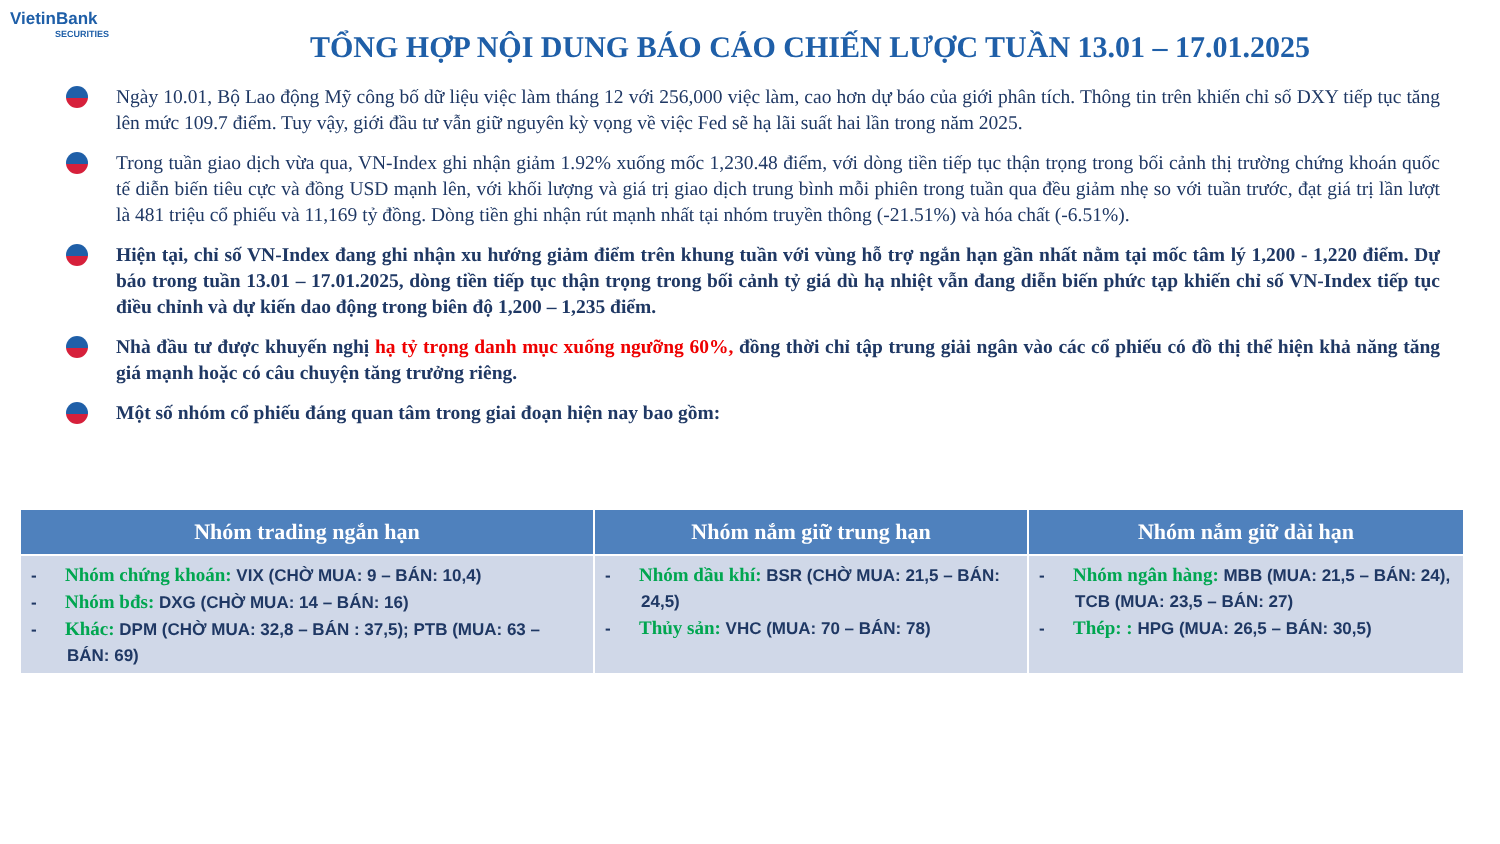VietinBank
SECURITIES
TỔNG HỢP NỘI DUNG BÁO CÁO CHIẾN LƯỢC TUẦN 13.01 – 17.01.2025
Ngày 10.01, Bộ Lao động Mỹ công bố dữ liệu việc làm tháng 12 với 256,000 việc làm, cao hơn dự báo của giới phân tích. Thông tin trên khiến chỉ số DXY tiếp tục tăng lên mức 109.7 điểm. Tuy vậy, giới đầu tư vẫn giữ nguyên kỳ vọng về việc Fed sẽ hạ lãi suất hai lần trong năm 2025.
Trong tuần giao dịch vừa qua, VN-Index ghi nhận giảm 1.92% xuống mốc 1,230.48 điểm, với dòng tiền tiếp tục thận trọng trong bối cảnh thị trường chứng khoán quốc tế diễn biến tiêu cực và đồng USD mạnh lên, với khối lượng và giá trị giao dịch trung bình mỗi phiên trong tuần qua đều giảm nhẹ so với tuần trước, đạt giá trị lần lượt là 481 triệu cổ phiếu và 11,169 tỷ đồng. Dòng tiền ghi nhận rút mạnh nhất tại nhóm truyền thông (-21.51%) và hóa chất (-6.51%).
Hiện tại, chỉ số VN-Index đang ghi nhận xu hướng giảm điểm trên khung tuần với vùng hỗ trợ ngắn hạn gần nhất nằm tại mốc tâm lý 1,200 - 1,220 điểm. Dự báo trong tuần 13.01 – 17.01.2025, dòng tiền tiếp tục thận trọng trong bối cảnh tỷ giá dù hạ nhiệt vẫn đang diễn biến phức tạp khiến chỉ số VN-Index tiếp tục điều chỉnh và dự kiến dao động trong biên độ 1,200 – 1,235 điểm.
Nhà đầu tư được khuyến nghị hạ tỷ trọng danh mục xuống ngưỡng 60%, đồng thời chỉ tập trung giải ngân vào các cổ phiếu có đồ thị thể hiện khả năng tăng giá mạnh hoặc có câu chuyện tăng trưởng riêng.
Một số nhóm cổ phiếu đáng quan tâm trong giai đoạn hiện nay bao gồm:
| Nhóm trading ngắn hạn | Nhóm nắm giữ trung hạn | Nhóm nắm giữ dài hạn |
| --- | --- | --- |
| - Nhóm chứng khoán: VIX (CHỜ MUA: 9 – BÁN: 10,4) - Nhóm bđs: DXG (CHỜ MUA: 14 – BÁN: 16) - Khác: DPM (CHỜ MUA: 32,8 – BÁN : 37,5); PTB (MUA: 63 – BÁN: 69) | - Nhóm dầu khí: BSR (CHỜ MUA: 21,5 – BÁN: 24,5) - Thủy sản: VHC (MUA: 70 – BÁN: 78) | - Nhóm ngân hàng: MBB (MUA: 21,5 – BÁN: 24), TCB (MUA: 23,5 – BÁN: 27) - Thép: : HPG (MUA: 26,5 – BÁN: 30,5) |